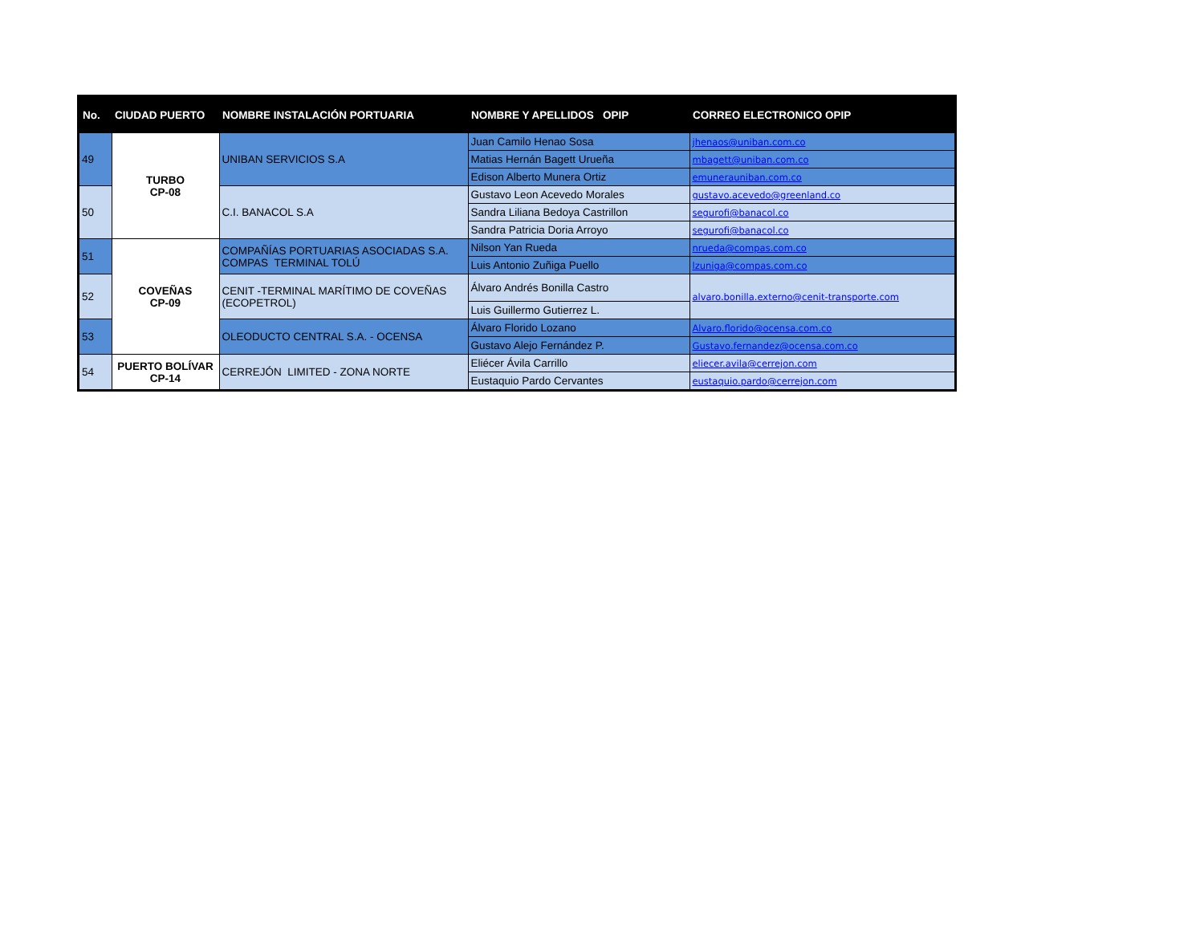| No. | CIUDAD PUERTO | NOMBRE INSTALACIÓN PORTUARIA | NOMBRE Y APELLIDOS OPIP | CORREO ELECTRONICO OPIP |
| --- | --- | --- | --- | --- |
| 49 | TURBO CP-08 | UNIBAN SERVICIOS S.A | Juan Camilo Henao Sosa | jhenaos@uniban.com.co |
| | | | Matias Hernán Bagett Urueña | mbagett@uniban.com.co |
| | | | Edison Alberto Munera Ortiz | emunerauniban.com.co |
| 50 | | C.I. BANACOL S.A | Gustavo Leon Acevedo Morales | gustavo.acevedo@greenland.co |
| | | | Sandra Liliana Bedoya Castrillon | segurofi@banacol.co |
| | | | Sandra Patricia Doria Arroyo | segurofi@banacol.co |
| 51 | COVEÑAS CP-09 | COMPAÑÍAS PORTUARIAS ASOCIADAS S.A. COMPAS TERMINAL TOLÚ | Nilson Yan Rueda | nrueda@compas.com.co |
| | | | Luis Antonio Zuñiga Puello | lzuniga@compas.com.co |
| 52 | | CENIT -TERMINAL MARÍTIMO DE COVEÑAS (ECOPETROL) | Álvaro Andrés Bonilla Castro | alvaro.bonilla.externo@cenit-transporte.com |
| | | | Luis Guillermo Gutierrez L. | |
| 53 | | OLEODUCTO CENTRAL S.A. - OCENSA | Álvaro Florido Lozano | Alvaro.florido@ocensa.com.co |
| | | | Gustavo Alejo Fernández P. | Gustavo.fernandez@ocensa.com.co |
| 54 | PUERTO BOLÍVAR CP-14 | CERREJÓN LIMITED - ZONA NORTE | Eliécer Ávila Carrillo | eliecer.avila@cerrejon.com |
| | | | Eustaquio Pardo Cervantes | eustaquio.pardo@cerrejon.com |